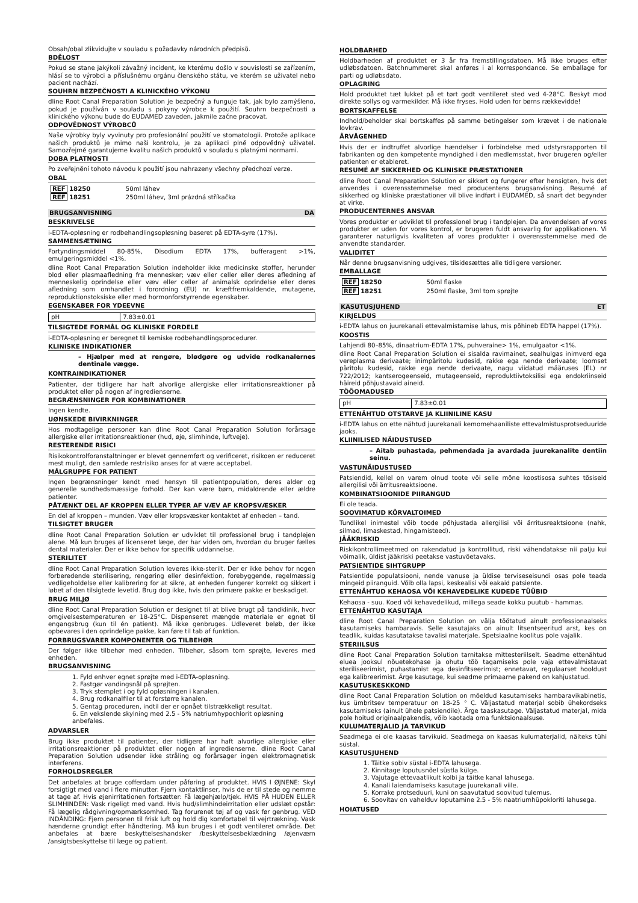Obsah/obal zlikvidujte v souladu s požadavky národních předpisů.
BDĚLOST
Pokud se stane jakýkoli závažný incident, ke kterému došlo v souvislosti se zařízením, hlásí se to výrobci a příslušnému orgánu členského státu, ve kterém se uživatel nebo pacient nachází.
SOUHRN BEZPEČNOSTI A KLINICKÉHO VÝKONU
dline Root Canal Preparation Solution je bezpečný a funguje tak, jak bylo zamýšleno, pokud je používán v souladu s pokyny výrobce k použití. Souhrn bezpečnosti a klinického výkonu bude do EUDAMED zaveden, jakmile začne pracovat.
ODPOVĚDNOST VÝROBCŮ
Naše výrobky byly vyvinuty pro profesionální použití ve stomatologii. Protože aplikace našich produktů je mimo naši kontrolu, je za aplikaci plně odpovědný uživatel. Samozřejmě garantujeme kvalitu našich produktů v souladu s platnými normami.
DOBA PLATNOSTI
Po zveřejnění tohoto návodu k použití jsou nahrazeny všechny předchozí verze.
OBAL
| REF 18250 | 50ml láhev |
| REF 18251 | 250ml láhev, 3ml prázdná stříkačka |
BRUGSANVISNING DA
BESKRIVELSE
i-EDTA-opløsning er rodbehandlingsopløsning baseret på EDTA-syre (17%).
SAMMENSÆTNING
Fortyndingsmiddel 80-85%, Disodium EDTA 17%, bufferagent >1%, emulgeringsmiddel <1%.
dline Root Canal Preparation Solution indeholder ikke medicinske stoffer, herunder blod eller plasmaafledning fra mennesker; væv eller celler eller deres afledning af menneskelig oprindelse eller væv eller celler af animalsk oprindelse eller deres afledning som omhandlet i forordning (EU) nr. kræftfremkaldende, mutagene, reproduktionstoksiske eller med hormonforstyrrende egenskaber.
EGENSKABER FOR YDEEVNE
| pH | 7.83±0.01 |
TILSIGTEDE FORMÅL OG KLINISKE FORDELE
i-EDTA-opløsning er beregnet til kemiske rodbehandlingsprocedurer.
KLINISKE INDIKATIONER
– Hjælper med at rengøre, blødgøre og udvide rodkanalernes dentinale vægge.
KONTRAINDIKATIONER
Patienter, der tidligere har haft alvorlige allergiske eller irritationsreaktioner på produktet eller på nogen af ingredienserne.
BEGRÆNSNINGER FOR KOMBINATIONER
Ingen kendte.
UØNSKEDE BIVIRKNINGER
Hos modtagelige personer kan dline Root Canal Preparation Solution forårsage allergiske eller irritationsreaktioner (hud, øje, slimhinde, luftveje).
RESTERENDE RISICI
Risikokontrolforanstaltninger er blevet gennemført og verificeret, risikoen er reduceret mest muligt, den samlede restrisiko anses for at være acceptabel.
MÅLGRUPPE FOR PATIENT
Ingen begrænsninger kendt med hensyn til patientpopulation, deres alder og generelle sundhedsmæssige forhold. Der kan være børn, midaldrende eller ældre patienter.
PÅTÆNKT DEL AF KROPPEN ELLER TYPER AF VÆV AF KROPSVÆSKER
En del af kroppen – munden. Væv eller kropsvæsker kontaktet af enheden – tand.
TILSIGTET BRUGER
dline Root Canal Preparation Solution er udviklet til professionel brug i tandplejen alene. Må kun bruges af licenseret læge, der har viden om, hvordan du bruger fælles dental materialer. Der er ikke behov for specifik uddannelse.
STERILITET
dline Root Canal Preparation Solution leveres ikke-sterilt. Der er ikke behov for nogen forberedende sterilisering, rengøring eller desinfektion, forebyggende, regelmæssig vedligeholdelse eller kalibrering for at sikre, at enheden fungerer korrekt og sikkert i løbet af den tilsigtede levetid. Brug dog ikke, hvis den primære pakke er beskadiget.
BRUG MILJØ
dline Root Canal Preparation Solution er designet til at blive brugt på tandklinik, hvor omgivelsestemperaturen er 18-25°C. Dispenseret mængde materiale er egnet til engangsbrug (kun til én patient). Må ikke genbruges. Udleveret beløb, der ikke opbevares i den oprindelige pakke, kan føre til tab af funktion.
FORBRUGSVARER KOMPONENTER OG TILBEHØR
Der følger ikke tilbehør med enheden. Tilbehør, såsom tom sprøjte, leveres med enheden.
BRUGSANVISNING
1. Fyld enhver egnet sprøjte med i-EDTA-opløsning.
2. Fastgør vandingsnål på sprøjten.
3. Tryk stemplet i og fyld opløsningen i kanalen.
4. Brug rodkanalfiler til at forstørre kanalen.
5. Gentag proceduren, indtil der er opnået tilstrækkeligt resultat.
6. En vekslende skylning med 2.5 - 5% natriumhypochlorit opløsning anbefales.
ADVARSLER
Brug ikke produktet til patienter, der tidligere har haft alvorlige allergiske eller irritationsreaktioner på produktet eller nogen af ingredienserne. dline Root Canal Preparation Solution udsender ikke stråling og forårsager ingen elektromagnetisk interferens.
FORHOLDSREGLER
Det anbefales at bruge cofferdam under påføring af produktet. HVIS I ØJNENE: Skyl forsigtigt med vand i flere minutter. Fjern kontaktlinser, hvis de er til stede og nemme at tage af. Hvis øjenirritationen fortsætter: Få lægehjælp/tjek. HVIS PÅ HUDEN ELLER SLIMHINDEN: Vask rigeligt med vand. Hvis hud/slimhindeirritation eller udslæt opstår: Få lægelig rådgivning/opmærksomhed. Tag forurenet tøj af og vask før genbrug. VED INDÅNDING: Fjern personen til frisk luft og hold dig komfortabel til vejrtrækning. Vask hænderne grundigt efter håndtering. Må kun bruges i et godt ventileret område. Det anbefales at bære beskyttelseshandsker /beskyttelsesbeklædning /øjenværn /ansigtsbeskyttelse til læge og patient.
HOLDBARHED
Holdbarheden af produktet er 3 år fra fremstillingsdatoen. Må ikke bruges efter udløbsdatoen. Batchnummeret skal anføres i al korrespondance. Se emballage for parti og udløbsdato.
OPLAGRING
Hold produktet tæt lukket på et tørt godt ventileret sted ved 4-28°C. Beskyt mod direkte sollys og varmekilder. Må ikke fryses. Hold uden for børns rækkevidde!
BORTSKAFFELSE
Indhold/beholder skal bortskaffes på samme betingelser som krævet i de nationale lovkrav.
ÅRVÅGENHED
Hvis der er indtruffet alvorlige hændelser i forbindelse med udstyrsrapporten til fabrikanten og den kompetente myndighed i den medlemsstat, hvor brugeren og/eller patienten er etableret.
RESUMÉ AF SIKKERHED OG KLINISKE PRÆSTATIONER
dline Root Canal Preparation Solution er sikkert og fungerer efter hensigten, hvis det anvendes i overensstemmelse med producentens brugsanvisning. Resumé af sikkerhed og kliniske præstationer vil blive indført i EUDAMED, så snart det begynder at virke.
PRODUCENTERNES ANSVAR
Vores produkter er udviklet til professionel brug i tandplejen. Da anvendelsen af vores produkter er uden for vores kontrol, er brugeren fuldt ansvarlig for applikationen. Vi garanterer naturligvis kvaliteten af vores produkter i overensstemmelse med de anvendte standarder.
VALIDITET
Når denne brugsanvisning udgives, tilsidesættes alle tidligere versioner.
EMBALLAGE
| REF 18250 | 50ml flaske |
| REF 18251 | 250ml flaske, 3ml tom sprøjte |
KASUTUSJUHEND ET
KIRJELDUS
i-EDTA lahus on juurekanali ettevalmistamise lahus, mis põhineb EDTA happel (17%).
KOOSTIS
Lahjendi 80–85%, dinaatrium-EDTA 17%, puhveraine> 1%, emulgaator <1%.
dline Root Canal Preparation Solution ei sisalda ravimainet, sealhulgas inimverd ega vereplasma derivaate; inimpäritolu kudesid, rakke ega nende derivaate; loomset päritolu kudesid, rakke ega nende derivaate, nagu viidatud määruses (EL) nr 722/2012; kantserogeenseid, mutageenseid, reproduktiivtoksilisi ega endokriinseid häireid põhjustavaid aineid.
TÖÖOMADUSED
| pH | 7.83±0.01 |
ETTENÄHTUD OTSTARVE JA KLIINILINE KASU
i-EDTA lahus on ette nähtud juurekanali kemomehaaniliste ettevalmistusprotseduuride jaoks.
KLIINILISED NÄIDUSTUSED
– Aitab puhastada, pehmendada ja avardada juurekanalite dentiin seinu.
VASTUNÄIDUSTUSED
Patsiendid, kellel on varem olnud toote või selle mõne koostisosa suhtes tõsiseid allergilisi või ärritusreaktsioone.
KOMBINATSIOONIDE PIIRANGUD
Ei ole teada.
SOOVIMATUD KÕRVALTOIMED
Tundlikel inimestel võib toode põhjustada allergilisi või ärritusreaktsioone (nahk, silmad, limaskestad, hingamisteed).
JÄÄKRISKID
Riskikontrollimeetmed on rakendatud ja kontrollitud, riski vähendatakse nii palju kui võimalik, üldist jääkriski peetakse vastuvõetavaks.
PATSIENTIDE SIHTGRUPP
Patsientide populatsiooni, nende vanuse ja üldise terviseseisundi osas pole teada mingeid piiranguid. Võib olla lapsi, keskealisi või eakaid patsiente.
ETTENÄHTUD KEHAOSA VÕI KEHAVEDELIKE KUDEDE TÜÜBID
Kehaosa - suu. Koed või kehavedelikud, millega seade kokku puutub - hammas.
ETTENÄHTUD KASUTAJA
dline Root Canal Preparation Solution on välja töötatud ainult professionaalseks kasutamiseks hambaravis. Selle kasutajaks on ainult litsentseeritud arst, kes on teadlik, kuidas kasutatakse tavalisi materjale. Spetsiaalne koolitus pole vajalik.
STERIILSUS
dline Root Canal Preparation Solution tarnitakse mittesteriilselt. Seadme ettenähtud eluea jooksul nõuetekohase ja ohutu töö tagamiseks pole vaja ettevalmistavat steriliseerimist, puhastamist ega desinfitseerimist; ennetavat, regulaarset hooldust ega kalibreerimist. Ärge kasutage, kui seadme primaarne pakend on kahjustatud.
KASUTUSKESKKOND
dline Root Canal Preparation Solution on mõeldud kasutamiseks hambaravikabinetis, kus ümbritsev temperatuur on 18-25 ° C. Väljastatud materjal sobib ühekordseks kasutamiseks (ainult ühele patsiendile). Ärge taaskasutage. Väljastatud materjal, mida pole hoitud originaalpakendis, võib kaotada oma funktsionaalsuse.
KULUMATERJALID JA TARVIKUD
Seadmega ei ole kaasas tarvikuid. Seadmega on kaasas kulumaterjalid, näiteks tühi süstal.
KASUTUSJUHEND
1. Täitke sobiv süstal i-EDTA lahusega.
2. Kinnitage loputusnõel süstla külge.
3. Vajutage ettevaatlikult kolbi ja täitke kanal lahusega.
4. Kanali laiendamiseks kasutage juurekanali viile.
5. Korrake protseduuri, kuni on saavutatud soovitud tulemus.
6. Soovitav on vahelduv loputamine 2.5 - 5% naatriumhüpokloriti lahusega.
HOIATUSED